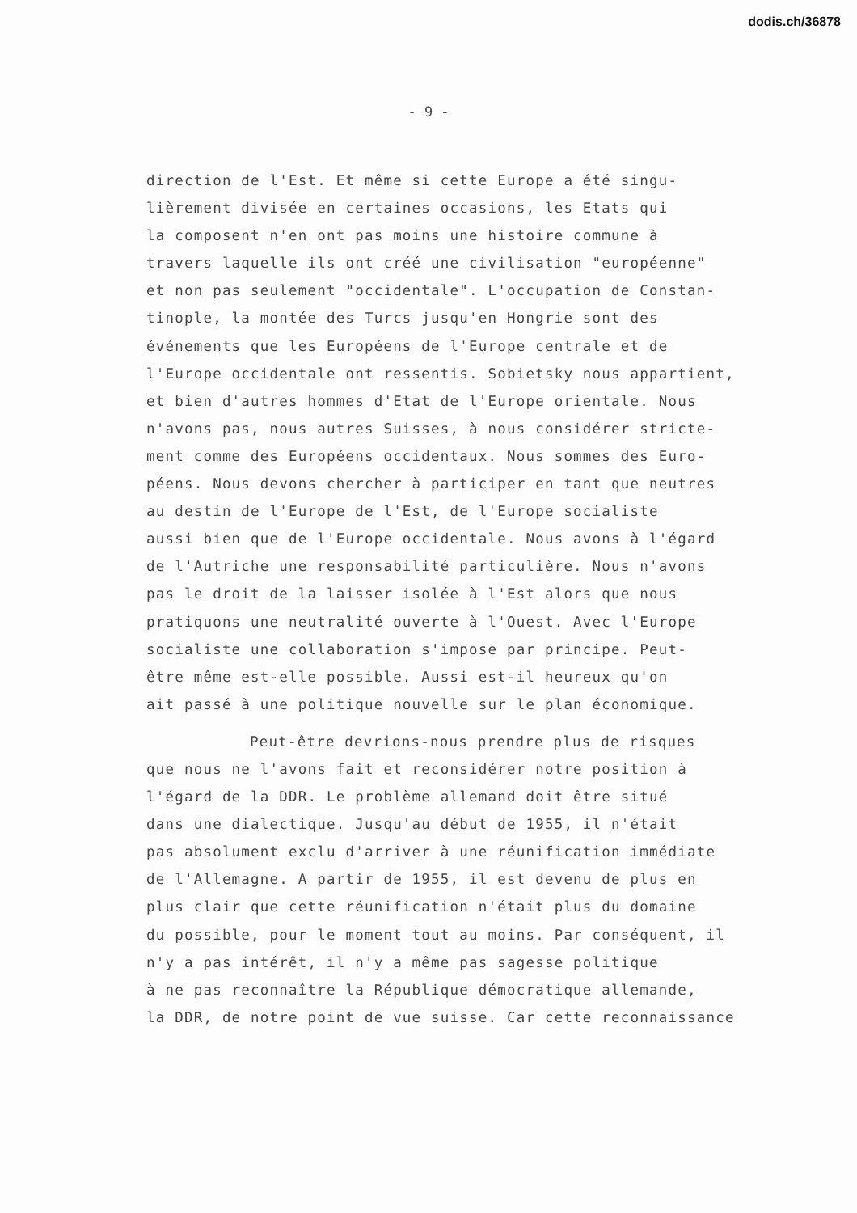dodis.ch/36878
- 9 -
direction de l'Est. Et même si cette Europe a été singu-
lièrement divisée en certaines occasions, les Etats qui
la composent n'en ont pas moins une histoire commune à
travers laquelle ils ont créé une civilisation "européenne"
et non pas seulement "occidentale". L'occupation de Constan-
tinople, la montée des Turcs jusqu'en Hongrie sont des
événements que les Européens de l'Europe centrale et de
l'Europe occidentale ont ressentis. Sobietsky nous appartient,
et bien d'autres hommes d'Etat de l'Europe orientale. Nous
n'avons pas, nous autres Suisses, à nous considérer stricte-
ment comme des Européens occidentaux. Nous sommes des Euro-
péens. Nous devons chercher à participer en tant que neutres
au destin de l'Europe de l'Est, de l'Europe socialiste
aussi bien que de l'Europe occidentale. Nous avons à l'égard
de l'Autriche une responsabilité particulière. Nous n'avons
pas le droit de la laisser isolée à l'Est alors que nous
pratiquons une neutralité ouverte à l'Ouest. Avec l'Europe
socialiste une collaboration s'impose par principe. Peut-
être même est-elle possible. Aussi est-il heureux qu'on
ait passé à une politique nouvelle sur le plan économique.
Peut-être devrions-nous prendre plus de risques
que nous ne l'avons fait et reconsidérer notre position à
l'égard de la DDR. Le problème allemand doit être situé
dans une dialectique. Jusqu'au début de 1955, il n'était
pas absolument exclu d'arriver à une réunification immédiate
de l'Allemagne. A partir de 1955, il est devenu de plus en
plus clair que cette réunification n'était plus du domaine
du possible, pour le moment tout au moins. Par conséquent, il
n'y a pas intérêt, il n'y a même pas sagesse politique
à ne pas reconnaître la République démocratique allemande,
la DDR, de notre point de vue suisse. Car cette reconnaissance